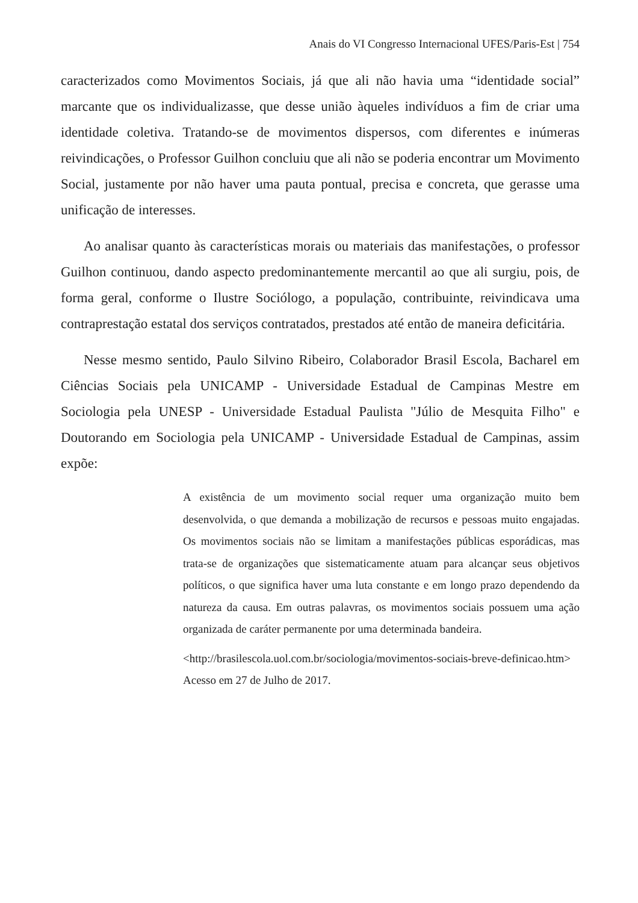Anais do VI Congresso Internacional UFES/Paris-Est | 754
caracterizados como Movimentos Sociais, já que ali não havia uma “identidade social” marcante que os individualizasse, que desse união àqueles indivíduos a fim de criar uma identidade coletiva. Tratando-se de movimentos dispersos, com diferentes e inúmeras reivindicações, o Professor Guilhon concluiu que ali não se poderia encontrar um Movimento Social, justamente por não haver uma pauta pontual, precisa e concreta, que gerasse uma unificação de interesses.
Ao analisar quanto às características morais ou materiais das manifestações, o professor Guilhon continuou, dando aspecto predominantemente mercantil ao que ali surgiu, pois, de forma geral, conforme o Ilustre Sociólogo, a população, contribuinte, reivindicava uma contraprestação estatal dos serviços contratados, prestados até então de maneira deficitária.
Nesse mesmo sentido, Paulo Silvino Ribeiro, Colaborador Brasil Escola, Bacharel em Ciências Sociais pela UNICAMP - Universidade Estadual de Campinas Mestre em Sociologia pela UNESP - Universidade Estadual Paulista "Júlio de Mesquita Filho" e Doutorando em Sociologia pela UNICAMP - Universidade Estadual de Campinas, assim expõe:
A existência de um movimento social requer uma organização muito bem desenvolvida, o que demanda a mobilização de recursos e pessoas muito engajadas. Os movimentos sociais não se limitam a manifestações públicas esporádicas, mas trata-se de organizações que sistematicamente atuam para alcançar seus objetivos políticos, o que significa haver uma luta constante e em longo prazo dependendo da natureza da causa. Em outras palavras, os movimentos sociais possuem uma ação organizada de caráter permanente por uma determinada bandeira.
<http://brasilescola.uol.com.br/sociologia/movimentos-sociais-breve-definicao.htm> Acesso em 27 de Julho de 2017.